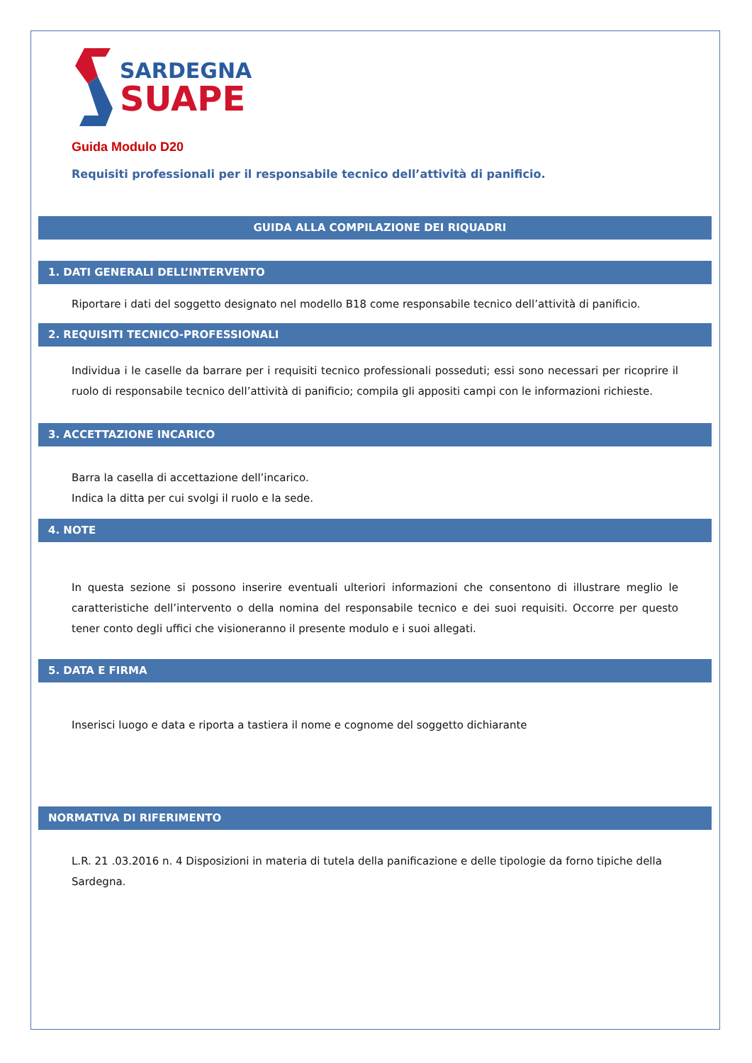SARDEGNA
SUAPE
Guida Modulo D20
Requisiti professionali per il responsabile tecnico dell’attività di panificio.
GUIDA ALLA COMPILAZIONE DEI RIQUADRI
1. DATI GENERALI DELL’INTERVENTO
Riportare i dati del soggetto designato nel modello B18 come responsabile tecnico dell’attività di panificio.
2. REQUISITI TECNICO-PROFESSIONALI
Individua i le caselle da barrare per i requisiti tecnico professionali posseduti; essi sono necessari per ricoprire il ruolo di responsabile tecnico dell’attività di panificio; compila gli appositi campi con le informazioni richieste.
3. ACCETTAZIONE INCARICO
Barra la casella di accettazione dell’incarico.
Indica la ditta per cui svolgi il ruolo e la sede.
4. NOTE
In questa sezione si possono inserire eventuali ulteriori informazioni che consentono di illustrare meglio le caratteristiche dell’intervento o della nomina del responsabile tecnico e dei suoi requisiti. Occorre per questo tener conto degli uffici che visioneranno il presente modulo e i suoi allegati.
5. DATA E FIRMA
Inserisci luogo e data e riporta a tastiera il nome e cognome del soggetto dichiarante
NORMATIVA DI RIFERIMENTO
L.R. 21 .03.2016 n. 4 Disposizioni in materia di tutela della panificazione e delle tipologie da forno tipiche della Sardegna.